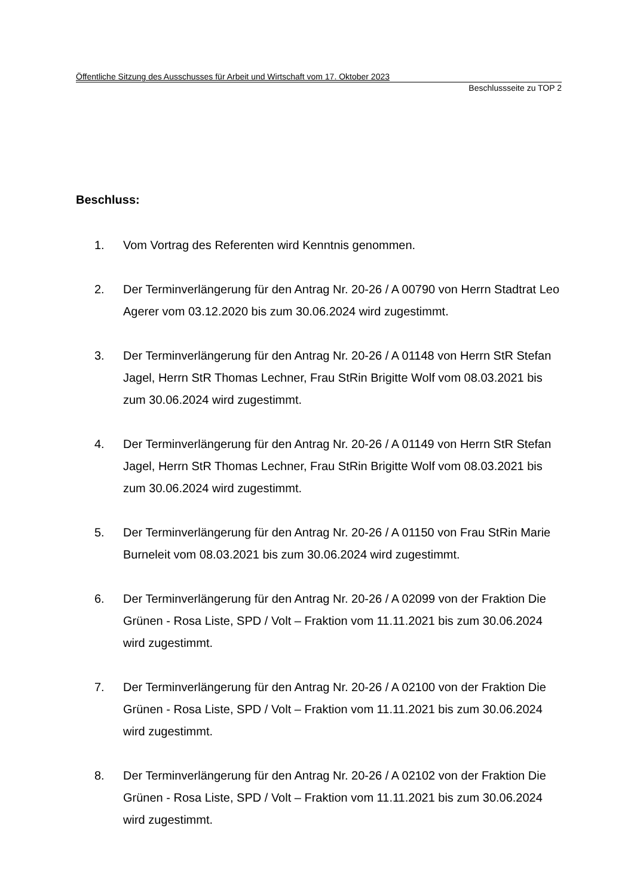Öffentliche Sitzung des Ausschusses für Arbeit und Wirtschaft vom 17. Oktober 2023
Beschlussseite zu TOP 2
Beschluss:
1. Vom Vortrag des Referenten wird Kenntnis genommen.
2. Der Terminverlängerung für den Antrag Nr. 20-26 / A 00790 von Herrn Stadtrat Leo Agerer vom 03.12.2020 bis zum 30.06.2024 wird zugestimmt.
3. Der Terminverlängerung für den Antrag Nr. 20-26 / A 01148 von Herrn StR Stefan Jagel, Herrn StR Thomas Lechner, Frau StRin Brigitte Wolf vom 08.03.2021 bis zum 30.06.2024 wird zugestimmt.
4. Der Terminverlängerung für den Antrag Nr. 20-26 / A 01149 von Herrn StR Stefan Jagel, Herrn StR Thomas Lechner, Frau StRin Brigitte Wolf vom 08.03.2021 bis zum 30.06.2024 wird zugestimmt.
5. Der Terminverlängerung für den Antrag Nr. 20-26 / A 01150 von Frau StRin Marie Burneleit vom 08.03.2021 bis zum 30.06.2024 wird zugestimmt.
6. Der Terminverlängerung für den Antrag Nr. 20-26 / A 02099 von der Fraktion Die Grünen - Rosa Liste, SPD / Volt – Fraktion vom 11.11.2021 bis zum 30.06.2024 wird zugestimmt.
7. Der Terminverlängerung für den Antrag Nr. 20-26 / A 02100 von der Fraktion Die Grünen - Rosa Liste, SPD / Volt – Fraktion vom 11.11.2021 bis zum 30.06.2024 wird zugestimmt.
8. Der Terminverlängerung für den Antrag Nr. 20-26 / A 02102 von der Fraktion Die Grünen - Rosa Liste, SPD / Volt – Fraktion vom 11.11.2021 bis zum 30.06.2024 wird zugestimmt.